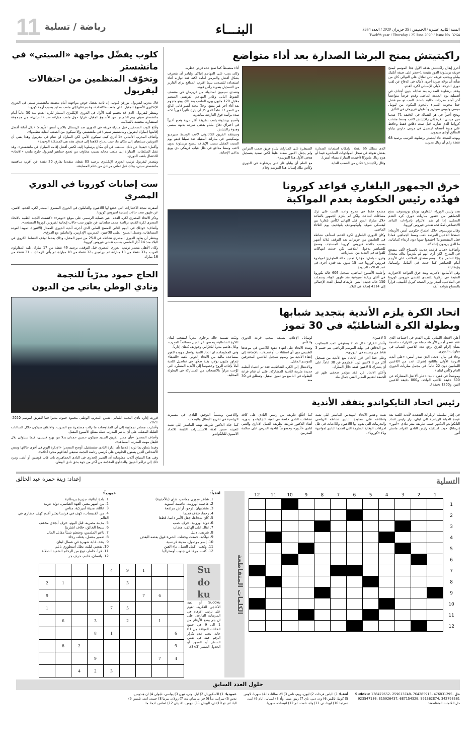السنة الثانية عشرة / الخميس / 25 حزيران 2020 / العدد 3264
Twelfth year / Thursday / 25 June 2020 / Issue No. 3264
البنـــاء
رياضة / تسلية
11
راكيتيتش يمنح البرشا الصدارة بعد أداء متواضع
أحرز إيفان راكيتيتش هدفه الأول هذا الموسم ليمنح فريقه برشلونة الفوز بنتيجة 1-صفر على ضيفه أتلتيك بيلباو ويجنب فريقه ثاني تعادل على التوالي كان من شأنه أن يوجّه ضربة أخرى لآماله في الدفاع عن لقب دوري الدرجة الأولى الإسباني لكرة القدم.
وفقد برشلونة الصدارة بعد تعادله بدون أهداف في أشبيلية يوم الجمعة الماضي وقدم عرضاً متواضعاً آخر أمام مدرجات خالية باستاد كامب نو مع فشل خط مجومه المليء بالنجوم المكون من ليونيل ميسي ولويس سواريز وأنطوان غريزمان في التألق.
ونجح أخيراً في هز الشباك في الدقيقة 71 عندما مرر ميسي الكرة إلى راكيتيتش لاعب وسط منتخب كرواتيا الذي شارك قبل ست دقائق فقط وحافظ على هدوء أعصابه ليسجل في مرمى حارس بيلباو المتألق أوناي سيمون.
وبهذه النتيجة عاد ليتصدر برشلونة الترتيب برصيد 68 نقطة رغم أن ريال مدريد،
الذي يمتلك 65 نقطة، بإمكانه استعادة الصدارة بفضل تفوقه في سجل المواجهات المباشرة فيما لو هزم ريال مايوركا (أقيمت المباراة مساء أمس).
وقال راكيتيتش: «كان من الصعب للغاية
السيطرة على المباراة، بيلباو فريق صعب المراس ولم يجعل الأمور صعبة علينا لكني سعيد بتسجيل هدفي الأول هذا الموسم».
مع العلم أن بيلباو فاز على برشلونة في الدوري وكأس ملك إسبانيا هذا الموسم وقدّم
أداء منضبطاً كما صنع عدة فرص خطرة.
وكان يجب على المهاجم إنياكي وليامز أن يتصرف بشكل أفضل والمرمى أمامه لكنه فقد توازنه أثناء استعداده للتسديد، بينما اقترب المدافع يراي ألفاريز من التسجيل بضربة رأس قوية.
وتصدى سيمون لمحاولة من غريزمان في منتصف الشوط الثاني وغادر المهاجم الفرنسي المنضم مقابل 120 مليون يورو الملعب بعد ذلك وهو متجهم بعد أداء آخر غير مقنع. وحلّ محله أنسو فاتي البالغ من العمر 17 عاماً الذي كاد أن يترك تأثيراً فورياً لكنه سدد برأسه فوق العارضة مباشرة.
وأصبح برشلونة يلعب بطريقة أكثر حرية ونجح أخيراً في اختراق دفاع بيلباو بفضل سرعة بديهة ميسي وهدوء راكيتيتش.
وسيفتقد الفريق الكاتالوني لاعب الوسط سيرجيو بوسكيتس في مباراته المقبلة ضد سيلتا فيغو يوم السبت المقبل بسبب الإيقاف ليصبح برشلونة بدون لاعب وسط مدافع في ظل غياب فرينكي دي يونغ بداعي الإصابة.
خرق الجمهور البلغاري قواعد كورونا
فهدّده رئيس الحكومة بعدم المواكبة
هدد رئيس الوزراء البلغاري، بويكو بوريسوف، بمنع الجماهير من حضور مباريات دوري كرة القدم المحلي، إذا لم يتم الالتزام بإجراءات التباعد الاجتماعي لمكافحة تفشي فيروس كورونا.
وقال بوريسوف خلال اجتماع حكومي أمس الأربعاء: «منحنا اللاعبين الفرصة للعب وسط الجماهير. فماذا فعل المشجعون؟ اجتمعوا سويا دون ارتداء كمامات. ما الذي يريدون إثباته؟».
وأضاف: «هناك قاعدة جديدة بالسماح لألف مشجع في المدرج، لكن أرى أنهم لم يلتزموا بذلك مجددا، وإذا استمر هذا الوضع سنغلق الملاعب على الأرجح أمام الجماهير كما حدث في ألمانيا، وإسبانيا، وإيطاليا».
وفي الأسابيع الأخيرة، وبعد خرق القواعد الاحترازية المتبعة في بلغاريا للتصدي لتفشي فيروس كورونا في الملاعب، أصدر وزير الصحة كيريل أنانييف، قراراً بالسماح بتواجد ألف
مشجع فقط في مدرج واحد، للحث على ترك مسافات للتباعد. ولكن لم يلتزم الجمهور بالتباعد خلال مباراة الدور قبل النهائي لكأس بلغاريا بين ليفسكي صوفيا ولوكوموتيف بلوفديف يوم الثلاثاء الماضي.
وكان الدوري البلغاري لكرة القدم، استأنف نشاطه في الخامس من حزيران، بعد التوقف لثلاثة أشهر بسبب جائحة فيروس كورونا المستجد، وسمح للجماهير بدخول الملاعب لكن حدثت انتهاكات للقواعد في العديد من المباريات.
وقررت بلغاريا مؤخرا تمديد حالة الطوارئ لمواجهة فيروس كورونا حتى 15 تموز، بعد قفزة أخرى في عدد الحالات الجديدة.
وأعلنت الأسبوع الماضي، تسجيل 606 حالة بكورونا في أعلى زيادة أسبوعية منذ ظهور الوباء. وسجلت 130 حالة جديدة أمس الأربعاء، ليصل العدد الإجمالي إلى 4114 إصابة في البلاد.
اتحاد الكرة يلزم الأندية بتجديد شبابها
وبطولة الكرة الشاطئيّة في 30 تموز
أعلن الاتحاد اللبناني لكرة القدم في اجتماعه الذي عقد عصر أمس الأربعاء جملة من القرارات حاسمة بشأن إلزام الفرق برفع عدد اللاعبين الشباب في مباريات الدوري.
وجاء في بيان الاتحاد الذي صدر أمس: «على أندية الدرجة الأولى والثانية إشراك عدد من اللاعبين اللبنانيين دون 22 عاماً، في مجمل مباريات الدوري العام وكأس لبنان».
وموضحاً في فقرة ثانية: «على ألا تقل المشاركة عن 600 دقيقة للاعب الواحد، و800 دقيقة للاعبين اثنين، و1200 دقيقة لـ
3 لاعبين».
وأشار القرار: «كل ناد لا يستوفي العدد المطلوب من الدقائق في نهاية الموسم الرياضي يتم حسم 3 نقاط من رصيده في الدوري».
وعلى خط آخر، قرر الاتحاد منع الأندية من تسجيل أكثر من 8 لاعبين تزيد أعمارهم عن 30 عاماً، على أن يشترك 5 لاعبين فقط خلال المباراة.
وأعلن الاتحاد عن عقد مؤتمر صحفي ظهر غدِ الجمعة لتقديم المدير الفني جمال طه
لوسائل الإعلام، يسبقه سحب قرعة الدوري والكأس.
وشدد الاتحاد على انتهاء عقود اللاعبين في موعدها الطبيعي دون أي استثناءات أو تعديلات، بالإضافة إلى إعفاء الأندية من رسوم تسجيل اللاعبين المحترفين للموسم المقبل.
وبالانتقال إلى الكرة الشاطئية، فقد تم اعتماد أنظمة جديدة ملزمة للأندية المشاركة، على أن تقام قرعة البطولة في التاسع من تموز المقبل، وتنطلق في 30 منه.
وتمّت تسمية خالد برجاوي مدرباً لمنتخب لبنان للكرة الشاطئية، وحسن عز الدين مساعداً للمدرب، وبلال هاشم مدرباً للحرّاس وجوزيف كنعان إدارياً.
وفي المعلومات، ان اتحاد اللعبة يواصل جهوده للفوز بمساعدة مالية من الاتحاد الدولي للعبة «الفيفا» تتجاوز مليون دولار، بغية ضخّها في تفاصيل اللعبة أملاً بإعادة الروح وخصوصاً إلى الأندية المتعثّرة التي لوّحت مراراً بالانسحاب من المشاركة في البطولة المحلية.
رئيس اتحاد التايكواندو يتفقد الأندية
في إطار سلسلة الزيارات التفقدية لأندية اللعبة بعد عودة الحياة الرياضية الى لبنان، زار رئيس اتحاد التايكواندو الدكتور حبيب طريفة مقر نـادي «أنـور» (برمانا)، حيث استقبله رئيس النادي الغراند ماستر أنور
نعمة وعضو الاتحاد المهندس الماستر ايلي نعمة واطلاعه على معاودة النادي نشاطه الرياضي والتدريبات التي يقوم بها اللاعبون واللاعبات في ظل اجراءات الوقاية الصارمة التي اتخذها النادي لمواجهة وباء «كورونا».
كما اطّلع طريفة من رئيس النادي على كافة نشاطات النادي خاصة في لعبة التايكواندو. بدوره، أشاد الدكتور طريفة بطريقة العمل الاداري والفني لنادي «أنـور» وخصوصاً لناحية الحرص على سلامة المدربين
واللاعبين ومتمنياً التوفيق للنادي في مسيرته الرياضية في تخريج الأبطال والبطلات.
كما جدّد الدكتور طريفة تهنئة الماستر ايلي نعمة لتعيينه ضمن لجنة الاستشارات التابعة للاتحاد الآسيوي للتايكواندو.
كلوب يفضّل مواجهة «السيتي» في مانشستر
وتخوّف المنظمين من احتفالات ليفربول
قال مدرب ليفربول، يورغن كلوب، إن ناديه يفضل خوض مواجهته أمام مضيفه مانشستر سيتي في الدوري الإنكليزي الأسبوع المقبل، على ملعب «الاتحاد»، وعدم نقلها إلى ملعب محايد بسبب أزمة كورونا.
وينتظر ليفربول، الذي قد يحسم لقبه الأول في الدوري الإنكليزي الممتاز لكرة القدم منذ 30 عاماً أمام مانشستر سيتي يوم الخميس من الأسبوع المقبل، قرارا حول ملعب مباراته ضد «السيتي»، من مجموعة استشارية مختصة بالسلامة.
وأبلغ كلوب الصحفيين قبل مباراة فريقه في الدوري ضد كريستال بالاس، أمس الأربعاء: «بكل أمانة أفضل إقامتها (مباراة ليفربول ومانشستر سيتي) في مانشستر، وإلا سيكون من الصعب للغاية تنظيمها».
وأضاف المدرب الألماني «لا أدري كيف سيكون الأمر، لكن المباراة لن تقام في ليفربول وهذا يعني أن الفريقين سيذهبان إلى مكان ما، حيث يحتاج كلاهما إلى فندق. هذه هي المشكلة الوحيدة».
وأكمل: «بعيدا عن ذلك، سنلعب في أي مكان يرسلونا إليه، لكنني أفضل إقامة المباراة في مانشستر». وقد تنقل السلطات، المباراة إلى ملعب محايد بسبب مخاوف من تجمع جماهير ليفربول خارج ملعب «الاتحاد» للاحتفال بلقب الدوري.
ويتصدر ليفربول ترتيب الدوري الإنكليزي برصيد 83 نقطة، متقدما بفارق 20 نقطة عن أقرب منافسيه مانشستر سيتي، وذلك قبل ثماني مراحل من ختام المسابقة.
ست إصابات كورونا في الدوري المصري
أسفرت نتيجة الاختبارات التي خضع لها اللاعبون والعاملون في الدوري المصري الممتاز لكرة القدم، الاثنين، عن ظهور ست حالات إيجابية لفيروس كورونا.
وذكر الاتحاد المصري لكرة القدم، عبر حسابه الرسمي على موقع «تويتر»: «كشفت اللجنة الطبية بالاتحاد المصري لكرة القدم، برئاسة محمد سلطان، عن ظهور ست حالات إيجابية لفيروس كورونا المستجد».
وأضاف: «وذلك في اليوم الثاني للمسح الطبي الذي أجرته أندية الدوري الممتاز (الاثنين)، تمهيدا لعودة المسابقات، وشمل المسح الطبي اللاعبين، المدربين، الإداريين، والعاملين مع الفرق».
وينتظر أن يعاود الدوري المصري نشاطه في الـ25 من تموز المقبل، وذلك بعدما توقف النشاط الكروي في البلاد منذ 14 آذار الماضي بسبب تفشي فيروس كورونا.
وكان الأهلي يتصدر ترتيب الدوري المصري قبل التوقف، برصيد 49 نقطة من 17 مباراة، يليه المقاولون العرب، بـ33 نقطة من 18 مباراة، ثم بيراميدز بـ32 نقطة من 18 مباراة، ثم يأتي الزمالك بـ 31 نقطة من 16 مباراة.
الحاج حمود مدرّباً للنجمة
ونادي الوطن يعاني من الديون
قررت إدارة نادي النجمة اللبناني، تعيين المدرب الوطني محمود حمود، مديرا فنيا للفريق لموسم 2020-2021.
وأشارت مصادر نجماوية إلى أن المفاوضات ما زالت مستمرة مع المدرب، والاتفاق سيكون خلال الساعات القليلة المقبلة، على أن يباشر المدرب عمله مطلع الأسبوع المقبل.
وأضاف المصدر: «بأن مدير الفريق الجديد سيكون حسين حمدان بدلا من بهيج قبيسي، فيما سيتولى بلال فليفل مهمة المدرب المساعد».
وفيما يتعلق بما تردد إعلاميا بأن إدارة النادي ستستقيل، أوضح المصدر: «الإدارة اليوم في أقوى حالاتها وبعض الأشخاص الذين يتمنون الجلوس على كرسي رئاسة النجمة ستبقى أهدافهم مجرد أحلام».
وفي هذا السياق أكدت معلومات أن التغيير الجذري في النادي الجماهيري بات قاب قوسين أو أدنى، ومرد ذلك إلى تراكم الديون والدعاوى المقدّمة من أكثر من جهة بحق نادي الوطن.
التسلية إعداد: زينة حمزة عبد الخالق
| 12 | 11 | 10 | 9 | 8 | 7 | 6 | 5 | 4 | 3 | 2 | 1 | |
| --- | --- | --- | --- | --- | --- | --- | --- | --- | --- | --- | --- | --- |
| | | | | | | | | | | | | 1 |
| | | | | | | | | | | | | 2 |
| | | | | | | | | | | | | 3 |
| | | | | | | | | | | | | 4 |
| | | | | | | | | | | | | 5 |
| | | | | | | | | | | | | 6 |
| | | | | | | | | | | | | 7 |
| | | | | | | | | | | | | 8 |
| | | | | | | | | | | | | 9 |
| | | | | | | | | | | | | 10 |
| | | | | | | | | | | | | 11 |
| | | | | | | | | | | | | 12 |
الكلمات المتقاطعة
أفقياً:
1. شاعر سوري معاصر، شاي (بالأجنبية)
2. عاصمة أوروبية، عاصمة آسيوية
3. متشابهان، ترجو، أراض مرتفعة
4. رجعا، خلاف قديما
5. كان شجاعا، جعل الأمر دائما، قطعا
6. دولة أوروبية، حرف نصب
7. تقال على الهاتف، هضاب
8. شريف، دليل
9. نواكبه، جمعت وجعلت الشيء فوق بعضه البعض
10. إسم موصول، مدينة فرنسية
11. وبّخك، أكمل العمل، ماء العين
12. كتب، مرفأ في جنوب أوستراليا
عمودياً:
1. بلدة لبنانية، جزيرة بريطانية
2. من أشهر مغني العهد العباسي، دولة عربية
3. عائلة، مدينة أميركية، مناص
4. من القديسات، كهف في فرنسا يعتبر أقدم كهف حضاري في العالم
5. مدينة مصرية، قبل اليوم، حرف أبجدي مخفف
6. سبحا الخالق، خلاف اشترينا
7. ناعم الملمس، وضعتم شيئاً مقابل المال
8. ضمير متصل، يقتله، رجاء
9. ينقذ، غابة شهيرة في شمال لبنان
10. يقضي ليلته، بطل أسطوري بابلي
11. قرأ، خاطر، نوع من الرخام الشديد الصلابة
12. يانسان، قادم، حرف جر
Su
do
ku
Sudoku أو لعبة الأحاجي الفكرية، تقوم على ترتيب الأرقام في المربعات الفارغة، على ان يتم وضع الأرقام من 1 الى 9 في جميع الخانات المؤلفة من 81 خانة. يجب عدم تكرار الرقم عينه في نفس السطر أو العمود أو الجدول الصغير (3×3).
| | | | | 4 | 9 | 1 | | |
| 2 | 1 | | | | 3 | | | |
| 9 | | | | | | 7 | 6 | |
| 1 | | | | 7 | 5 | | | |
| | 6 | | 3 | | 2 | | 1 | |
| | | | 8 | 1 | | | | 6 |
| | 8 | 2 | | | | | | 9 |
| | | | 9 | | | | 7 | 4 |
| | | 4 | 2 | 3 | | | | |
حلول العدد السابق
حل Sudoku: 138479652، 259613748، 764285913، 476831295، 923547186، 815926437، 687154329، 591362874، 342798561
حل الكلمات المتقاطعة:
أفقيا: 1) الياس فرحات 2) ليون، روم، ناس 3) الا، سالتا، دا 4) سهرنا، لاوس 5) كوينا، نابلس 6) ون، دبي، ناي 7) رينو، ميت، وأد 8) اسباب، انام 9) انب، دمرتما 10) ليوتا، ني 11) ولد، نامت، لم 12) انيسات، سوريا.
عموديا: 1) الاسكوريال 2) ليل، وني، نيون 3) يواسي، نابولي 4) ان هندوس، تدس 5) سراب، بدأ 6) فران، يمام، نت 7) رولان، بيرما 8) حمت، انت، تلمس 9) البا، ام، تو 10) تن، اليونان 11) ادوس، الا، يلي 12) اساس، ادما، ما.